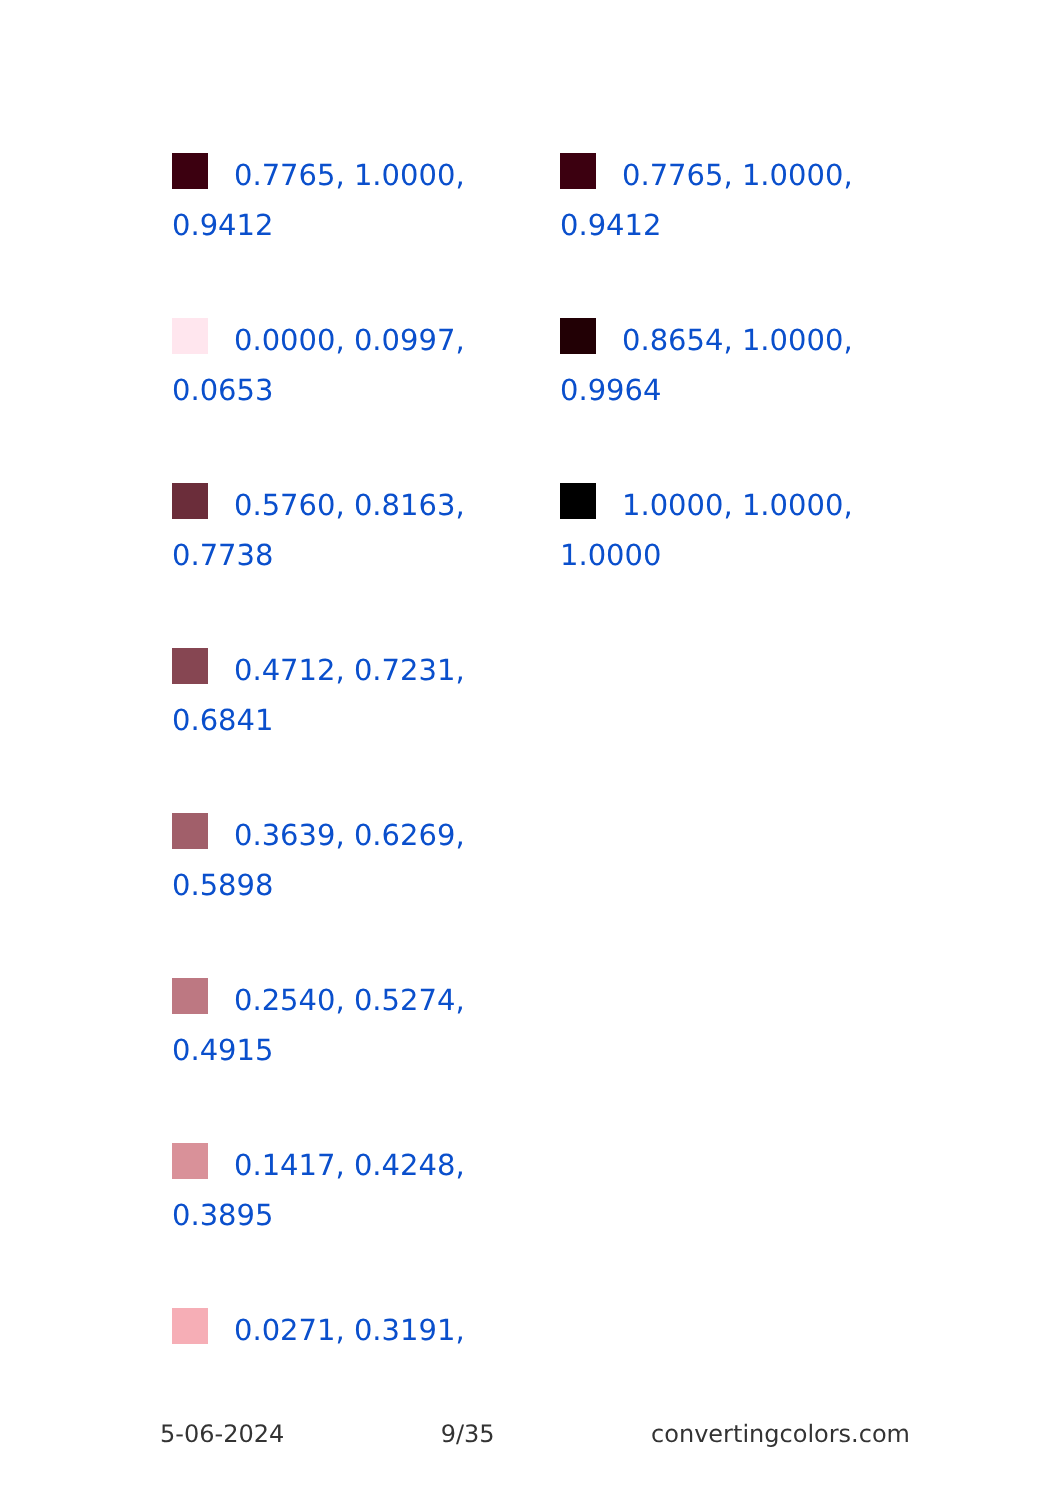0.7765, 1.0000, 0.9412
0.0000, 0.0997, 0.0653
0.5760, 0.8163, 0.7738
0.4712, 0.7231, 0.6841
0.3639, 0.6269, 0.5898
0.2540, 0.5274, 0.4915
0.1417, 0.4248, 0.3895
0.0271, 0.3191,
0.7765, 1.0000, 0.9412
0.8654, 1.0000, 0.9964
1.0000, 1.0000, 1.0000
5-06-2024 9/35 convertingcolors.com